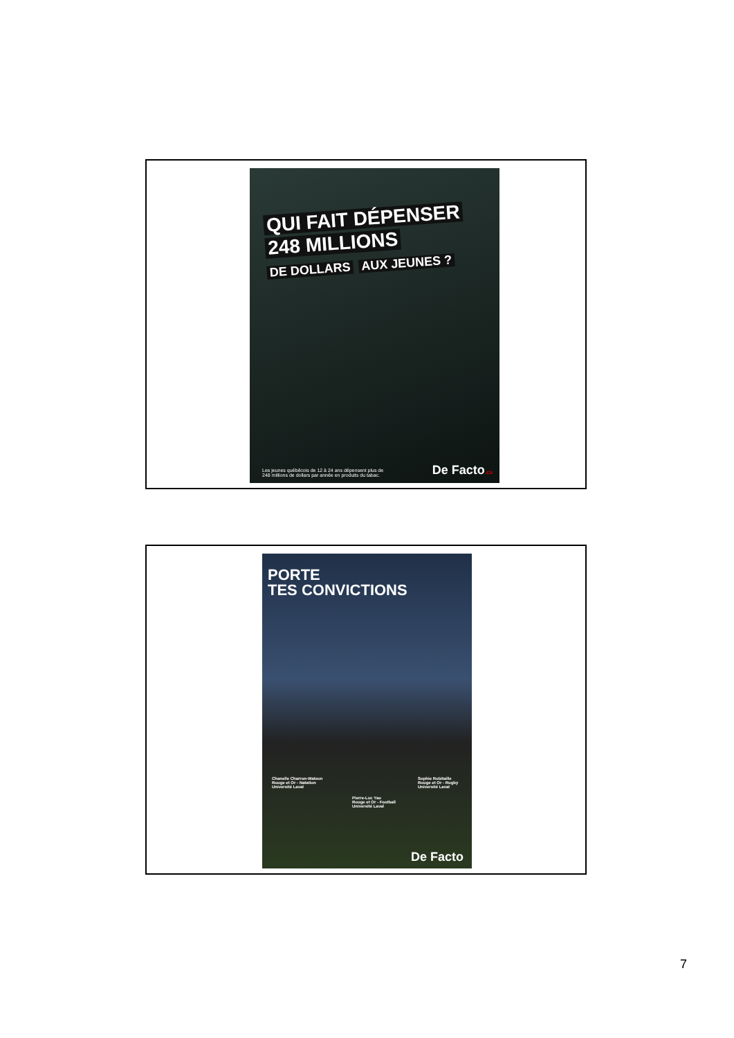QUI FAIT DÉPENSER
248 MILLIONS
DE DOLLARS AUX JEUNES ?
Les jeunes québécois de 12 à 24 ans dépensent plus de
248 millions de dollars par année en produits du tabac.
De Facto.ca
PORTE
TES CONVICTIONS
Chanelle Charron-Watson
Rouge et Or - Natation
Université Laval
Pierre-Luc Yao
Rouge et Or - Football
Université Laval
Sophie Robitaille
Rouge et Or - Rugby
Université Laval
De Facto
7